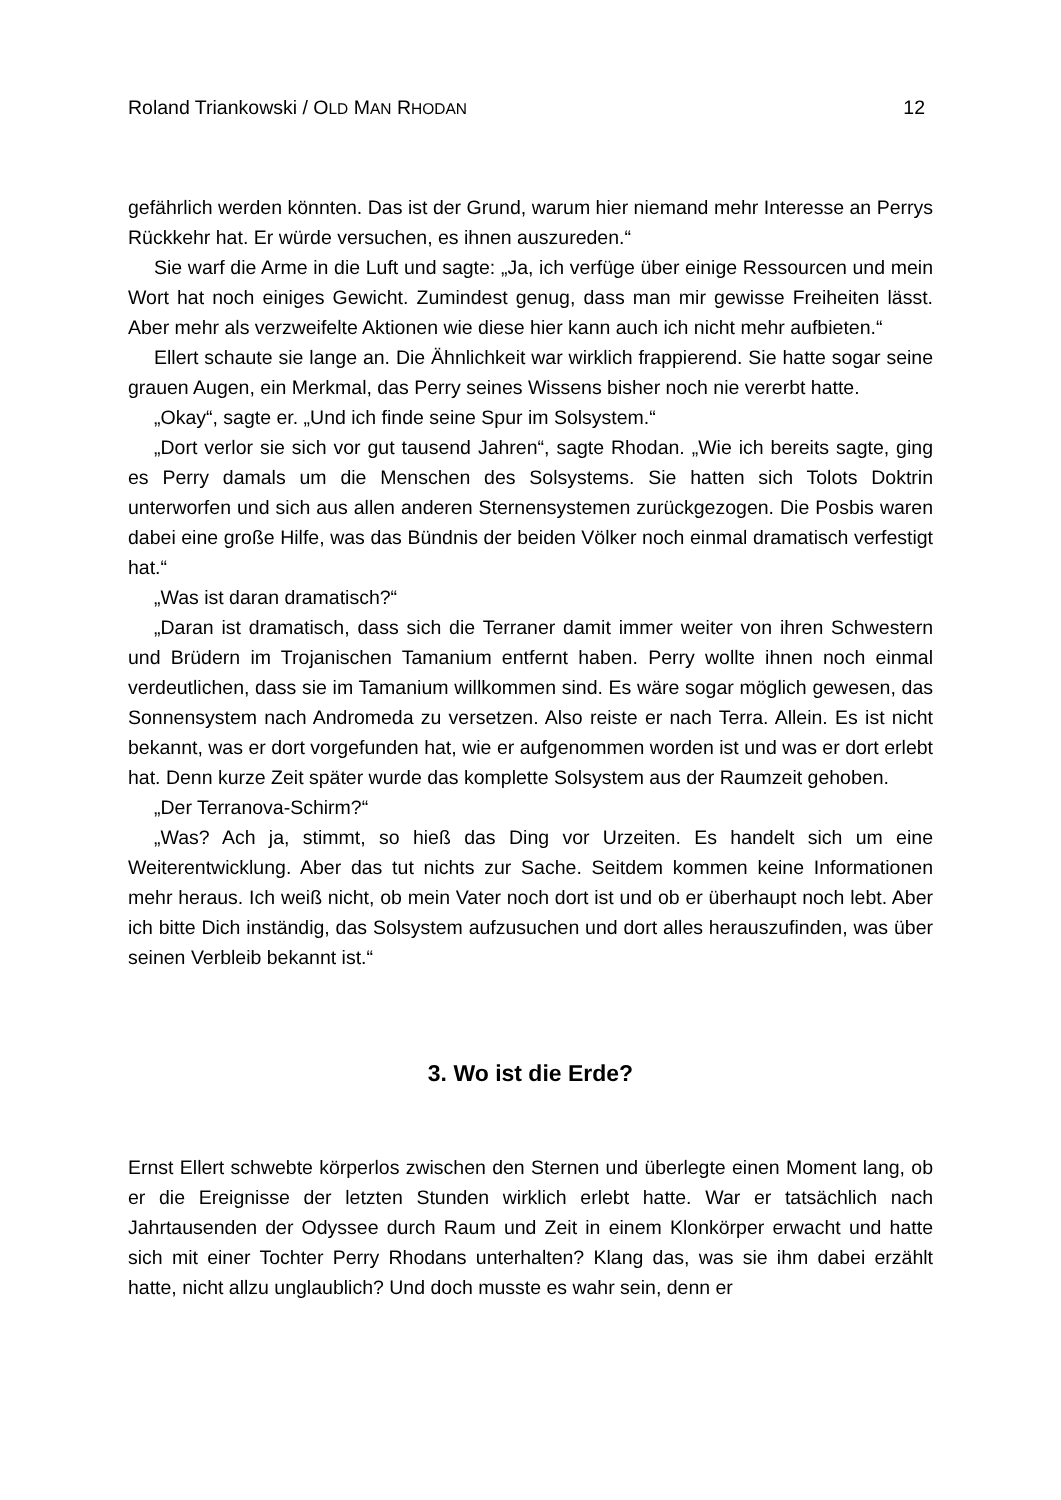Roland Triankowski / OLD MAN RHODAN 12
gefährlich werden könnten. Das ist der Grund, warum hier niemand mehr Interesse an Perrys Rückkehr hat. Er würde versuchen, es ihnen auszureden.“
Sie warf die Arme in die Luft und sagte: „Ja, ich verfüge über einige Ressourcen und mein Wort hat noch einiges Gewicht. Zumindest genug, dass man mir gewisse Freiheiten lässt. Aber mehr als verzweifelte Aktionen wie diese hier kann auch ich nicht mehr aufbieten.“
Ellert schaute sie lange an. Die Ähnlichkeit war wirklich frappierend. Sie hatte sogar seine grauen Augen, ein Merkmal, das Perry seines Wissens bisher noch nie vererbt hatte.
„Okay“, sagte er. „Und ich finde seine Spur im Solsystem.“
„Dort verlor sie sich vor gut tausend Jahren“, sagte Rhodan. „Wie ich bereits sagte, ging es Perry damals um die Menschen des Solsystems. Sie hatten sich Tolots Doktrin unterworfen und sich aus allen anderen Sternensystemen zurückgezogen. Die Posbis waren dabei eine große Hilfe, was das Bündnis der beiden Völker noch einmal dramatisch verfestigt hat.“
„Was ist daran dramatisch?“
„Daran ist dramatisch, dass sich die Terraner damit immer weiter von ihren Schwestern und Brüdern im Trojanischen Tamanium entfernt haben. Perry wollte ihnen noch einmal verdeutlichen, dass sie im Tamanium willkommen sind. Es wäre sogar möglich gewesen, das Sonnensystem nach Andromeda zu versetzen. Also reiste er nach Terra. Allein. Es ist nicht bekannt, was er dort vorgefunden hat, wie er aufgenommen worden ist und was er dort erlebt hat. Denn kurze Zeit später wurde das komplette Solsystem aus der Raumzeit gehoben.
„Der Terranova-Schirm?“
„Was? Ach ja, stimmt, so hieß das Ding vor Urzeiten. Es handelt sich um eine Weiterentwicklung. Aber das tut nichts zur Sache. Seitdem kommen keine Informationen mehr heraus. Ich weiß nicht, ob mein Vater noch dort ist und ob er überhaupt noch lebt. Aber ich bitte Dich inständig, das Solsystem aufzusuchen und dort alles herauszufinden, was über seinen Verbleib bekannt ist.“
3. Wo ist die Erde?
Ernst Ellert schwebte körperlos zwischen den Sternen und überlegte einen Moment lang, ob er die Ereignisse der letzten Stunden wirklich erlebt hatte. War er tatsächlich nach Jahrtausenden der Odyssee durch Raum und Zeit in einem Klonkörper erwacht und hatte sich mit einer Tochter Perry Rhodans unterhalten? Klang das, was sie ihm dabei erzählt hatte, nicht allzu unglaublich? Und doch musste es wahr sein, denn er